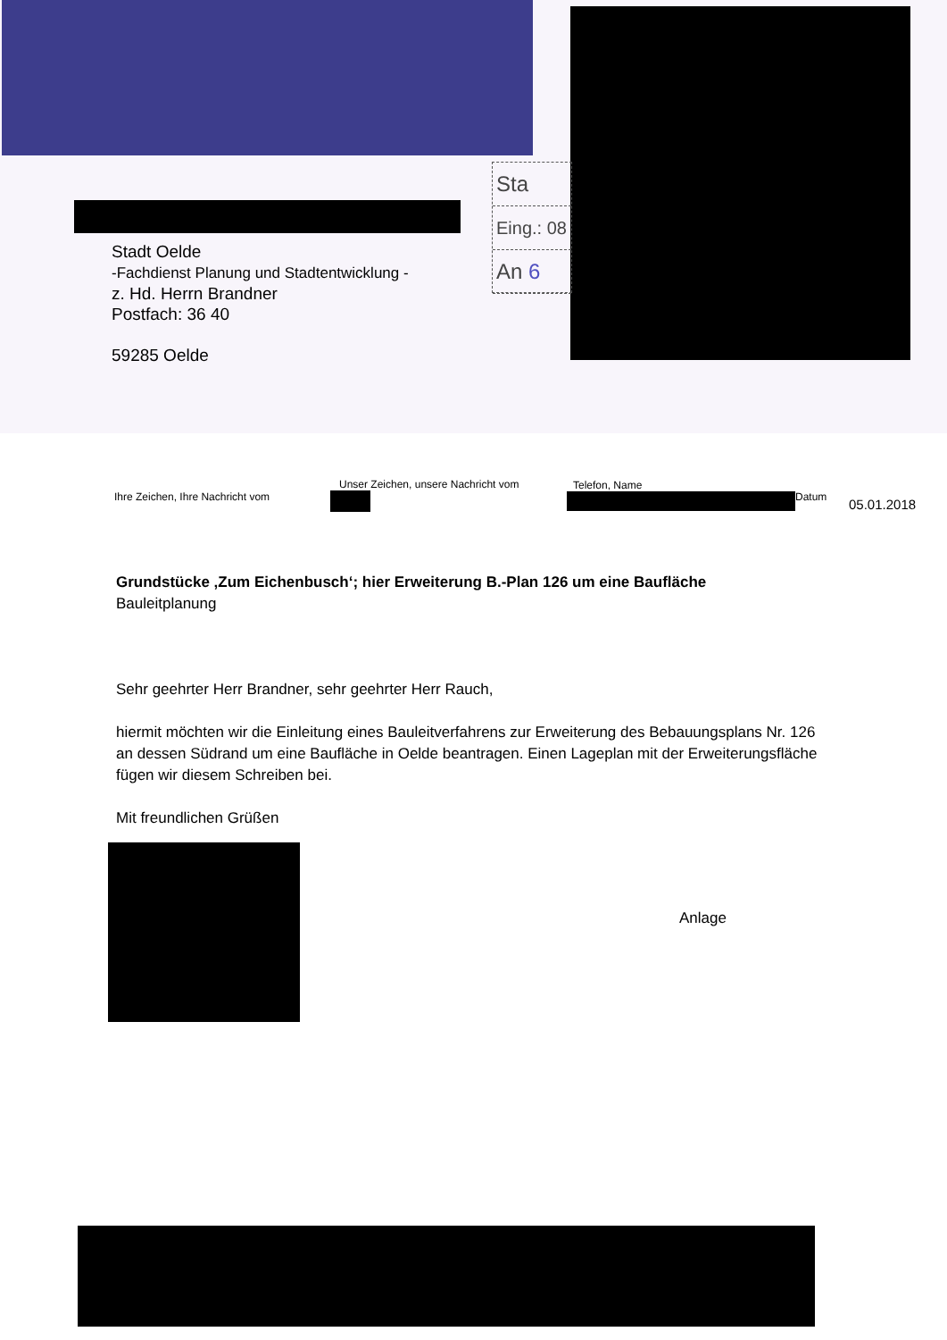Sta
Eing.: 08
An 6
Stadt Oelde
-Fachdienst Planung und Stadtentwicklung -
z. Hd. Herrn Brandner
Postfach: 36 40
59285 Oelde
| Ihre Zeichen, Ihre Nachricht vom | Unser Zeichen, unsere Nachricht vom | Telefon, Name | Datum | 05.01.2018 |
| --- | --- | --- | --- | --- |
Grundstücke ‚Zum Eichenbusch‘; hier Erweiterung B.-Plan 126 um eine Baufläche
Bauleitplanung
Sehr geehrter Herr Brandner, sehr geehrter Herr Rauch,
hiermit möchten wir die Einleitung eines Bauleitverfahrens zur Erweiterung des Bebauungsplans Nr. 126 an dessen Südrand um eine Baufläche in Oelde beantragen. Einen Lageplan mit der Erweiterungsfläche fügen wir diesem Schreiben bei.
Mit freundlichen Grüßen
Anlage